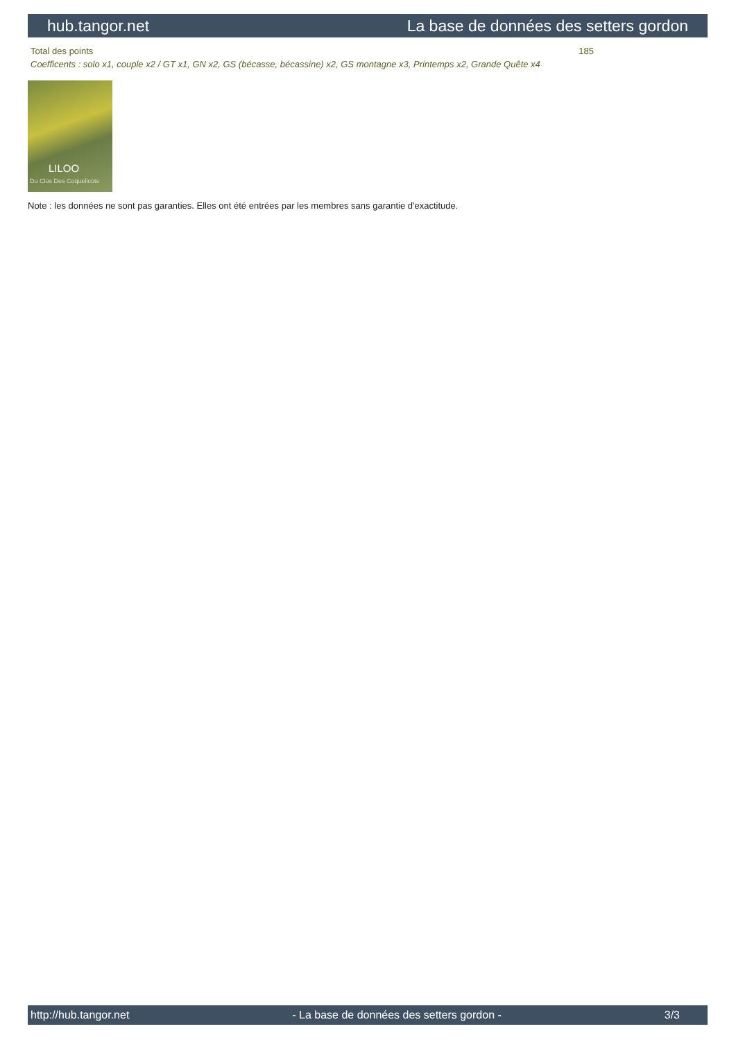hub.tangor.net La base de données des setters gordon
| Total des points | 185 |
| Coefficents : solo x1, couple x2 / GT x1, GN x2, GS (bécasse, bécassine) x2, GS montagne x3, Printemps x2, Grande Quête x4 | |
LILOO
Du Clos Des Coquelicots
Note : les données ne sont pas garanties. Elles ont été entrées par les membres sans garantie d'exactitude.
http://hub.tangor.net - La base de données des setters gordon - 3/3